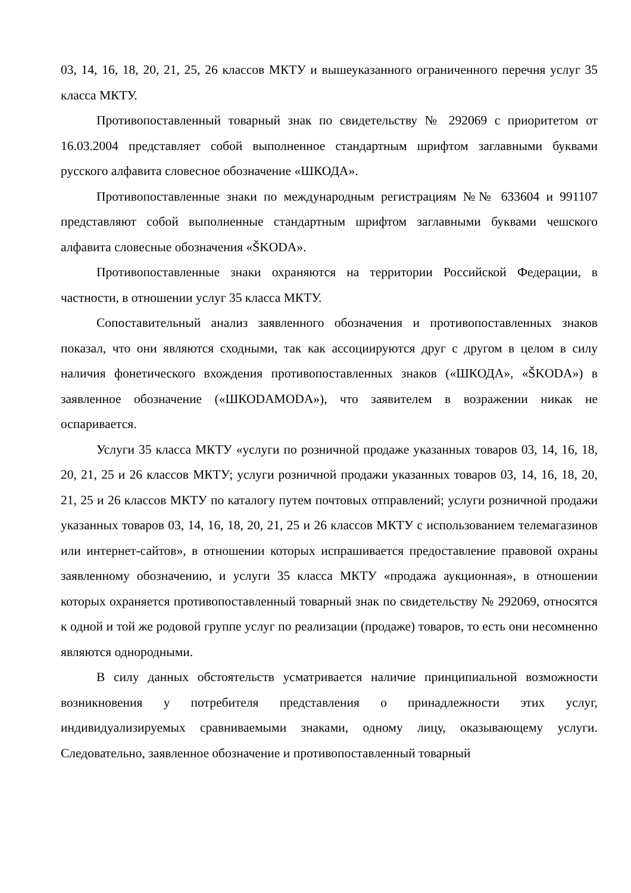03, 14, 16, 18, 20, 21, 25, 26 классов МКТУ и вышеуказанного ограниченного перечня услуг 35 класса МКТУ.
Противопоставленный товарный знак по свидетельству № 292069 с приоритетом от 16.03.2004 представляет собой выполненное стандартным шрифтом заглавными буквами русского алфавита словесное обозначение «ШКОДА».
Противопоставленные знаки по международным регистрациям №№ 633604 и 991107 представляют собой выполненные стандартным шрифтом заглавными буквами чешского алфавита словесные обозначения «ŠKODA».
Противопоставленные знаки охраняются на территории Российской Федерации, в частности, в отношении услуг 35 класса МКТУ.
Сопоставительный анализ заявленного обозначения и противопоставленных знаков показал, что они являются сходными, так как ассоциируются друг с другом в целом в силу наличия фонетического вхождения противопоставленных знаков («ШКОДА», «ŠKODA») в заявленное обозначение («ШКОDAMODA»), что заявителем в возражении никак не оспаривается.
Услуги 35 класса МКТУ «услуги по розничной продаже указанных товаров 03, 14, 16, 18, 20, 21, 25 и 26 классов МКТУ; услуги розничной продажи указанных товаров 03, 14, 16, 18, 20, 21, 25 и 26 классов МКТУ по каталогу путем почтовых отправлений; услуги розничной продажи указанных товаров 03, 14, 16, 18, 20, 21, 25 и 26 классов МКТУ с использованием телемагазинов или интернет-сайтов», в отношении которых испрашивается предоставление правовой охраны заявленному обозначению, и услуги 35 класса МКТУ «продажа аукционная», в отношении которых охраняется противопоставленный товарный знак по свидетельству № 292069, относятся к одной и той же родовой группе услуг по реализации (продаже) товаров, то есть они несомненно являются однородными.
В силу данных обстоятельств усматривается наличие принципиальной возможности возникновения у потребителя представления о принадлежности этих услуг, индивидуализируемых сравниваемыми знаками, одному лицу, оказывающему услуги. Следовательно, заявленное обозначение и противопоставленный товарный